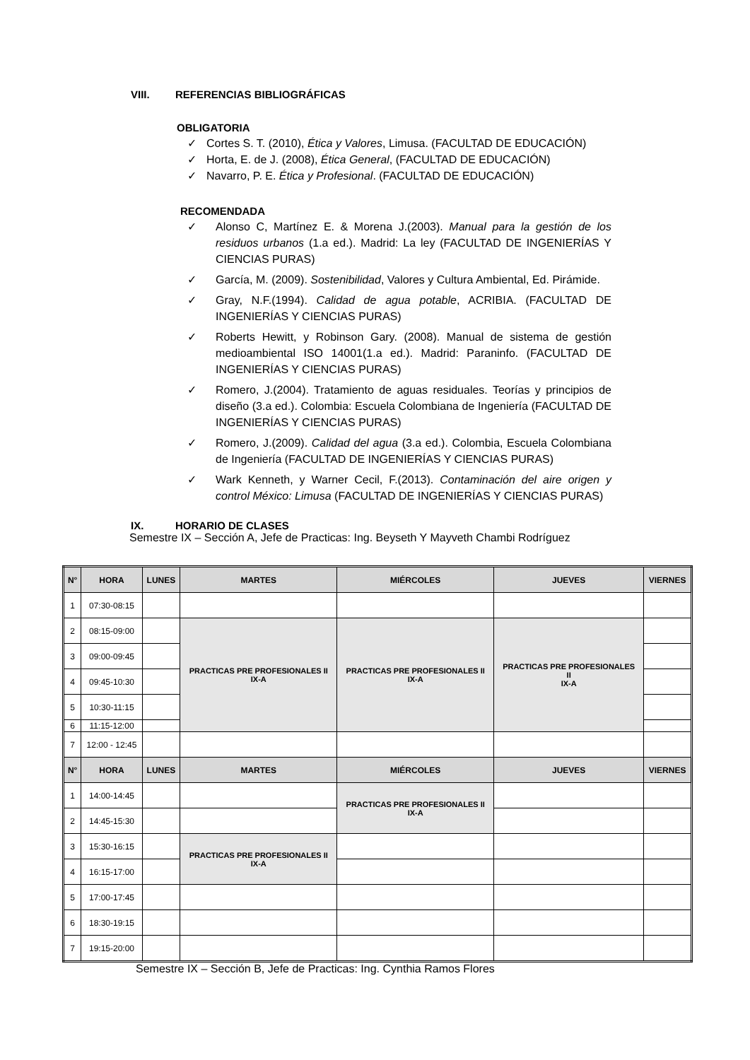VIII. REFERENCIAS BIBLIOGRÁFICAS
OBLIGATORIA
✓ Cortes S. T. (2010), Ética y Valores, Limusa. (FACULTAD DE EDUCACIÓN)
✓ Horta, E. de J. (2008), Ética General, (FACULTAD DE EDUCACIÓN)
✓ Navarro, P. E. Ética y Profesional. (FACULTAD DE EDUCACIÓN)
RECOMENDADA
✓ Alonso C, Martínez E. & Morena J.(2003). Manual para la gestión de los residuos urbanos (1.a ed.). Madrid: La ley (FACULTAD DE INGENIERÍAS Y CIENCIAS PURAS)
✓ García, M. (2009). Sostenibilidad, Valores y Cultura Ambiental, Ed. Pirámide.
✓ Gray, N.F.(1994). Calidad de agua potable, ACRIBIA. (FACULTAD DE INGENIERÍAS Y CIENCIAS PURAS)
✓ Roberts Hewitt, y Robinson Gary. (2008). Manual de sistema de gestión medioambiental ISO 14001(1.a ed.). Madrid: Paraninfo. (FACULTAD DE INGENIERÍAS Y CIENCIAS PURAS)
✓ Romero, J.(2004). Tratamiento de aguas residuales. Teorías y principios de diseño (3.a ed.). Colombia: Escuela Colombiana de Ingeniería (FACULTAD DE INGENIERÍAS Y CIENCIAS PURAS)
✓ Romero, J.(2009). Calidad del agua (3.a ed.). Colombia, Escuela Colombiana de Ingeniería (FACULTAD DE INGENIERÍAS Y CIENCIAS PURAS)
✓ Wark Kenneth, y Warner Cecil, F.(2013). Contaminación del aire origen y control México: Limusa (FACULTAD DE INGENIERÍAS Y CIENCIAS PURAS)
IX. HORARIO DE CLASES
Semestre IX – Sección A, Jefe de Practicas: Ing. Beyseth Y Mayveth Chambi Rodríguez
| N° | HORA | LUNES | MARTES | MIÉRCOLES | JUEVES | VIERNES |
| --- | --- | --- | --- | --- | --- | --- |
| 1 | 07:30-08:15 | | | | | |
| 2 | 08:15-09:00 | | PRACTICAS PRE PROFESIONALES II IX-A | PRACTICAS PRE PROFESIONALES II IX-A | PRACTICAS PRE PROFESIONALES II IX-A | |
| 3 | 09:00-09:45 | | | | | |
| 4 | 09:45-10:30 | | | | | |
| 5 | 10:30-11:15 | | | | | |
| 6 | 11:15-12:00 | | | | | |
| 7 | 12:00 - 12:45 | | | | | |
| N° | HORA | LUNES | MARTES | MIÉRCOLES | JUEVES | VIERNES |
| 1 | 14:00-14:45 | | | PRACTICAS PRE PROFESIONALES II IX-A | | |
| 2 | 14:45-15:30 | | | | | |
| 3 | 15:30-16:15 | | PRACTICAS PRE PROFESIONALES II IX-A | | | |
| 4 | 16:15-17:00 | | | | | |
| 5 | 17:00-17:45 | | | | | |
| 6 | 18:30-19:15 | | | | | |
| 7 | 19:15-20:00 | | | | | |
Semestre IX – Sección B, Jefe de Practicas: Ing. Cynthia Ramos Flores